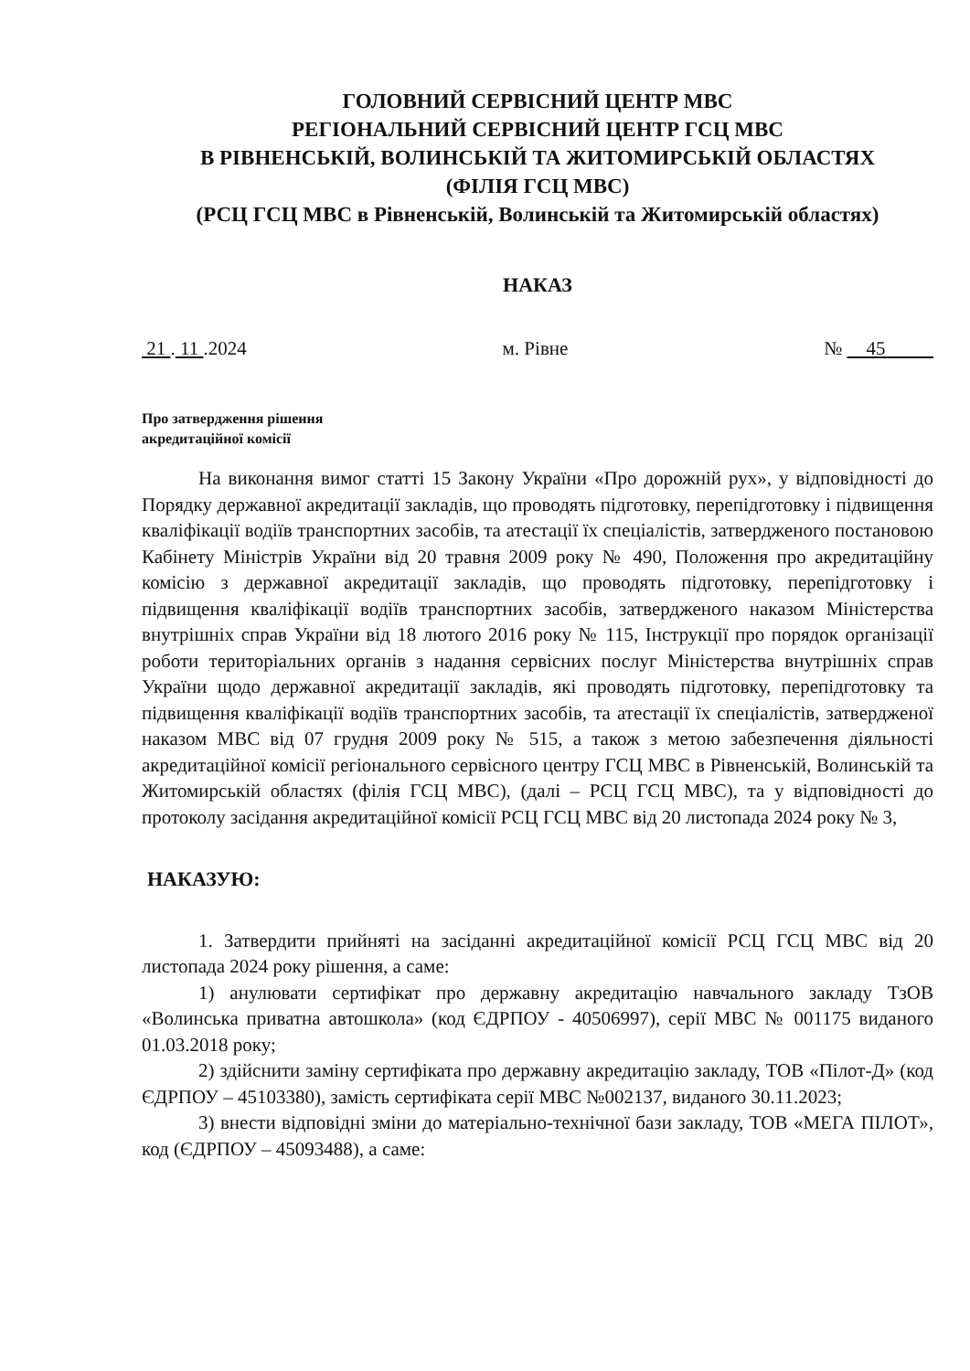ГОЛОВНИЙ СЕРВІСНИЙ ЦЕНТР МВС
РЕГІОНАЛЬНИЙ СЕРВІСНИЙ ЦЕНТР ГСЦ МВС
В РІВНЕНСЬКІЙ, ВОЛИНСЬКІЙ ТА ЖИТОМИРСЬКІЙ ОБЛАСТЯХ
(ФІЛІЯ ГСЦ МВС)
(РСЦ ГСЦ МВС в Рівненській, Волинській та Житомирській областях)
НАКАЗ
21 . 11 .2024 м. Рівне № 45
Про затвердження рішення
акредитаційної комісії
На виконання вимог статті 15 Закону України «Про дорожній рух», у відповідності до Порядку державної акредитації закладів, що проводять підготовку, перепідготовку і підвищення кваліфікації водіїв транспортних засобів, та атестації їх спеціалістів, затвердженого постановою Кабінету Міністрів України від 20 травня 2009 року № 490, Положення про акредитаційну комісію з державної акредитації закладів, що проводять підготовку, перепідготовку і підвищення кваліфікації водіїв транспортних засобів, затвердженого наказом Міністерства внутрішніх справ України від 18 лютого 2016 року № 115, Інструкції про порядок організації роботи територіальних органів з надання сервісних послуг Міністерства внутрішніх справ України щодо державної акредитації закладів, які проводять підготовку, перепідготовку та підвищення кваліфікації водіїв транспортних засобів, та атестації їх спеціалістів, затвердженої наказом МВС від 07 грудня 2009 року № 515, а також з метою забезпечення діяльності акредитаційної комісії регіонального сервісного центру ГСЦ МВС в Рівненській, Волинській та Житомирській областях (філія ГСЦ МВС), (далі – РСЦ ГСЦ МВС), та у відповідності до протоколу засідання акредитаційної комісії РСЦ ГСЦ МВС від 20 листопада 2024 року № 3,
НАКАЗУЮ:
1. Затвердити прийняті на засіданні акредитаційної комісії РСЦ ГСЦ МВС від 20 листопада 2024 року рішення, а саме:
1) анулювати сертифікат про державну акредитацію навчального закладу ТзОВ «Волинська приватна автошкола» (код ЄДРПОУ - 40506997), серії МВС № 001175 виданого 01.03.2018 року;
2) здійснити заміну сертифіката про державну акредитацію закладу, ТОВ «Пілот-Д» (код ЄДРПОУ – 45103380), замість сертифіката серії МВС №002137, виданого 30.11.2023;
3) внести відповідні зміни до матеріально-технічної бази закладу, ТОВ «МЕГА ПІЛОТ», код (ЄДРПОУ – 45093488), а саме: